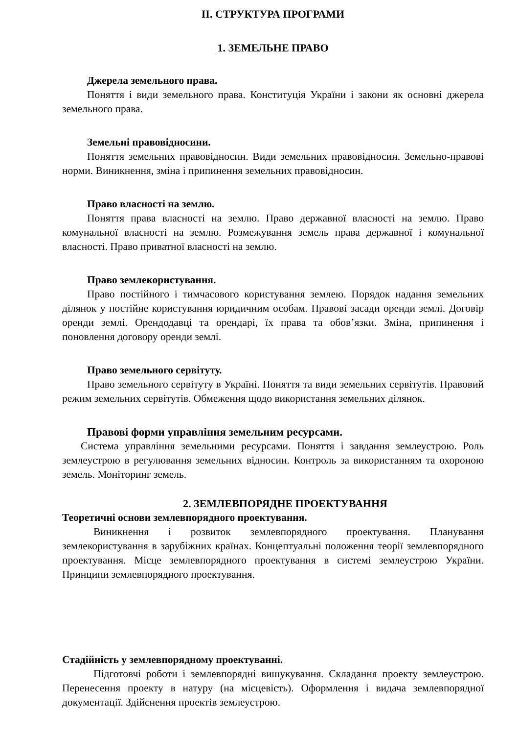II. СТРУКТУРА ПРОГРАМИ
1. ЗЕМЕЛЬНЕ ПРАВО
Джерела земельного права.
Поняття і види земельного права. Конституція України і закони як основні джерела земельного права.
Земельні правовідносини.
Поняття земельних правовідносин. Види земельних правовідносин. Земельно-правові норми. Виникнення, зміна і припинення земельних правовідносин.
Право власності на землю.
Поняття права власності на землю. Право державної власності на землю. Право комунальної власності на землю. Розмежування земель права державної і комунальної власності. Право приватної власності на землю.
Право землекористування.
Право постійного і тимчасового користування землею. Порядок надання земельних ділянок у постійне користування юридичним особам. Правові засади оренди землі. Договір оренди землі. Орендодавці та орендарі, їх права та обов’язки. Зміна, припинення і поновлення договору оренди землі.
Право земельного сервітуту.
Право земельного сервітуту в Україні. Поняття та види земельних сервітутів. Правовий режим земельних сервітутів. Обмеження щодо використання земельних ділянок.
Правові форми управління земельним ресурсами.
Система управління земельними ресурсами. Поняття і завдання землеустрою. Роль землеустрою в регулювання земельних відносин. Контроль за використанням та охороною земель. Моніторинг земель.
2. ЗЕМЛЕВПОРЯДНЕ ПРОЕКТУВАННЯ
Теоретичні основи землевпорядного проектування.
Виникнення і розвиток землевпорядного проектування. Планування землекористування в зарубіжних країнах. Концептуальні положення теорії землевпорядного проектування. Місце землевпорядного проектування в системі землеустрою України. Принципи землевпорядного проектування.
Стадійність у землевпорядному проектуванні.
Підготовчі роботи і землевпорядні вишукування. Складання проекту землеустрою. Перенесення проекту в натуру (на місцевість). Оформлення і видача землевпорядної документації. Здійснення проектів землеустрою.